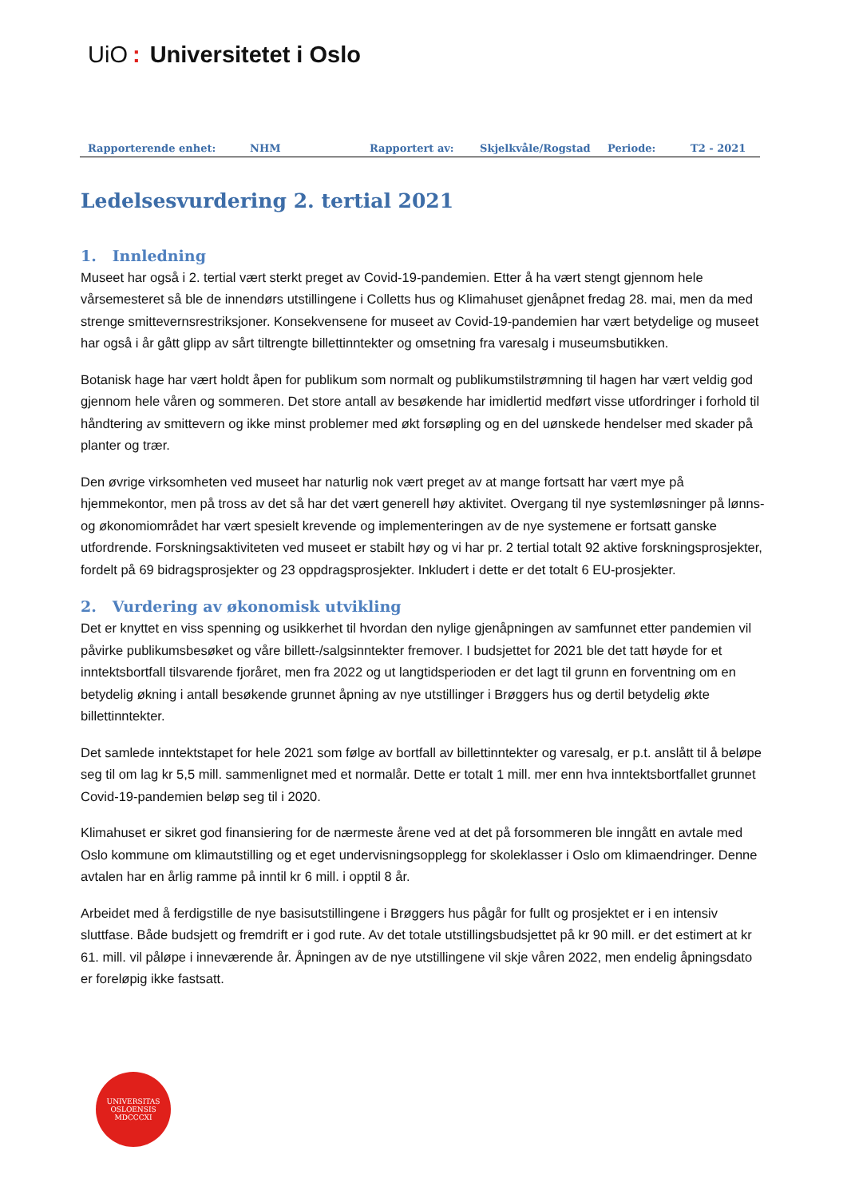UiO: Universitetet i Oslo
Rapporterende enhet: NHM Rapportert av: Skjelkvåle/Rogstad Periode: T2 - 2021
Ledelsesvurdering 2. tertial 2021
1. Innledning
Museet har også i 2. tertial vært sterkt preget av Covid-19-pandemien. Etter å ha vært stengt gjennom hele vårsemesteret så ble de innendørs utstillingene i Colletts hus og Klimahuset gjenåpnet fredag 28. mai, men da med strenge smittevernsrestriksjoner. Konsekvensene for museet av Covid-19-pandemien har vært betydelige og museet har også i år gått glipp av sårt tiltrengte billettinntekter og omsetning fra varesalg i museumsbutikken.
Botanisk hage har vært holdt åpen for publikum som normalt og publikumstilstrømning til hagen har vært veldig god gjennom hele våren og sommeren. Det store antall av besøkende har imidlertid medført visse utfordringer i forhold til håndtering av smittevern og ikke minst problemer med økt forsøpling og en del uønskede hendelser med skader på planter og trær.
Den øvrige virksomheten ved museet har naturlig nok vært preget av at mange fortsatt har vært mye på hjemmekontor, men på tross av det så har det vært generell høy aktivitet. Overgang til nye systemløsninger på lønns- og økonomiområdet har vært spesielt krevende og implementeringen av de nye systemene er fortsatt ganske utfordrende. Forskningsaktiviteten ved museet er stabilt høy og vi har pr. 2 tertial totalt 92 aktive forskningsprosjekter, fordelt på 69 bidragsprosjekter og 23 oppdragsprosjekter. Inkludert i dette er det totalt 6 EU-prosjekter.
2. Vurdering av økonomisk utvikling
Det er knyttet en viss spenning og usikkerhet til hvordan den nylige gjenåpningen av samfunnet etter pandemien vil påvirke publikumsbesøket og våre billett-/salgsinntekter fremover. I budsjettet for 2021 ble det tatt høyde for et inntektsbortfall tilsvarende fjoråret, men fra 2022 og ut langtidsperioden er det lagt til grunn en forventning om en betydelig økning i antall besøkende grunnet åpning av nye utstillinger i Brøggers hus og dertil betydelig økte billettinntekter.
Det samlede inntektstapet for hele 2021 som følge av bortfall av billettinntekter og varesalg, er p.t. anslått til å beløpe seg til om lag kr 5,5 mill. sammenlignet med et normalår. Dette er totalt 1 mill. mer enn hva inntektsbortfallet grunnet Covid-19-pandemien beløp seg til i 2020.
Klimahuset er sikret god finansiering for de nærmeste årene ved at det på forsommeren ble inngått en avtale med Oslo kommune om klimautstilling og et eget undervisningsopplegg for skoleklasser i Oslo om klimaendringer. Denne avtalen har en årlig ramme på inntil kr 6 mill. i opptil 8 år.
Arbeidet med å ferdigstille de nye basisutstillingene i Brøggers hus pågår for fullt og prosjektet er i en intensiv sluttfase. Både budsjett og fremdrift er i god rute. Av det totale utstillingsbudsjettet på kr 90 mill. er det estimert at kr 61. mill. vil påløpe i inneværende år. Åpningen av de nye utstillingene vil skje våren 2022, men endelig åpningsdato er foreløpig ikke fastsatt.
UNIVERSITAS OSLOENSIS
MDCCCXI